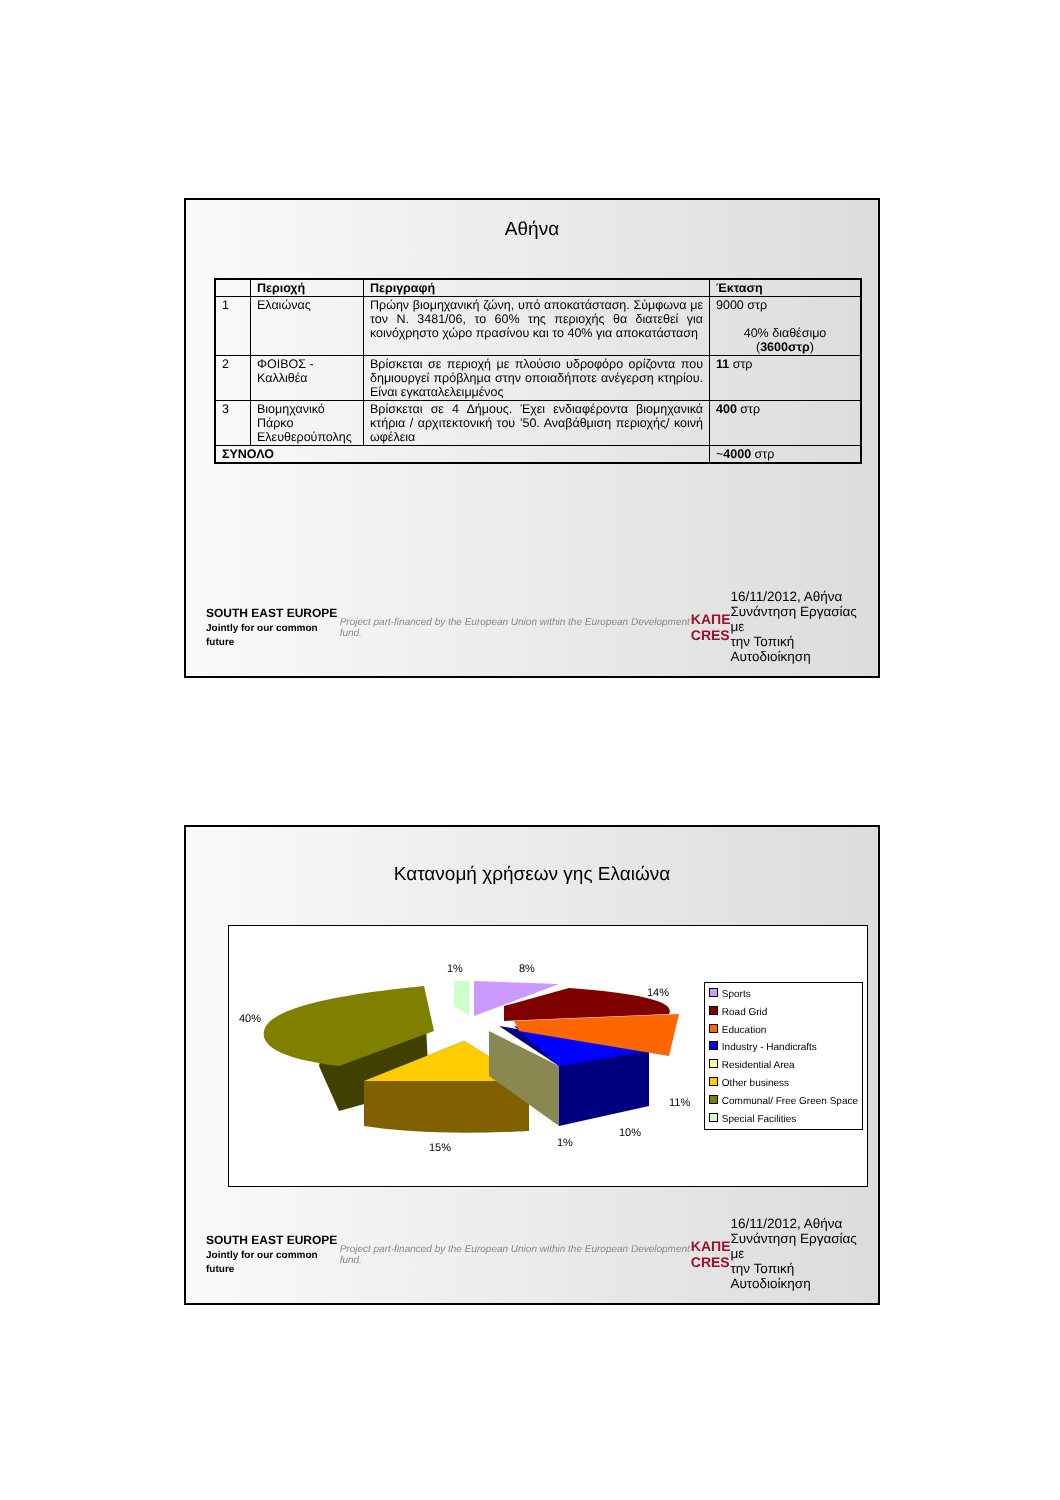Αθήνα
| | Περιοχή | Περιγραφή | Έκταση |
| --- | --- | --- | --- |
| 1 | Ελαιώνας | Πρώην βιομηχανική ζώνη, υπό αποκατάσταση. Σύμφωνα με τον Ν. 3481/06, το 60% της περιοχής θα διατεθεί για κοινόχρηστο χώρο πρασίνου και το 40% για αποκατάσταση | 9000 στρ 40% διαθέσιμο ( 3600στρ ) |
| 2 | ΦΟΙΒΟΣ - Καλλιθέα | Βρίσκεται σε περιοχή με πλούσιο υδροφόρο ορίζοντα που δημιουργεί πρόβλημα στην οποιαδήποτε ανέγερση κτηρίου. Είναι εγκαταλελειμμένος | 11 στρ |
| 3 | Βιομηχανικό Πάρκο Ελευθερούπολης | Βρίσκεται σε 4 Δήμους. Έχει ενδιαφέροντα βιομηχανικά κτήρια / αρχιτεκτονική του ’50. Αναβάθμιση περιοχής/ κοινή ωφέλεια | 400 στρ |
| ΣΥΝΟΛΟ | | | ~ 4000 στρ |
SOUTH EAST EUROPE
Jointly for our common future Project part-financed by the European Union within the European Development fund. ΚΑΠΕ
CRES 16/11/2012, Αθήνα
Συνάντηση Εργασίας με
την Τοπική Αυτοδιοίκηση
Κατανομή χρήσεων γης Ελαιώνα
40%
1% 8%
14%
11%
10%
1% 15%
Sports
Road Grid
Education
Industry - Handicrafts
Residential Area
Other business
Communal/ Free Green Space
Special Facilities
SOUTH EAST EUROPE
Jointly for our common future Project part-financed by the European Union within the European Development fund. ΚΑΠΕ
CRES 16/11/2012, Αθήνα
Συνάντηση Εργασίας με
την Τοπική Αυτοδιοίκηση